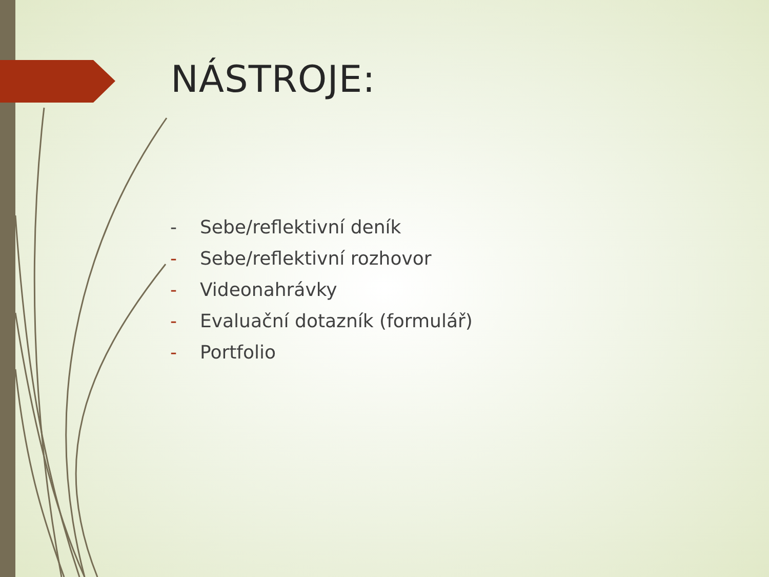NÁSTROJE:
- Sebe/reflektivní deník
- Sebe/reflektivní rozhovor
- Videonahrávky
- Evaluační dotazník (formulář)
- Portfolio